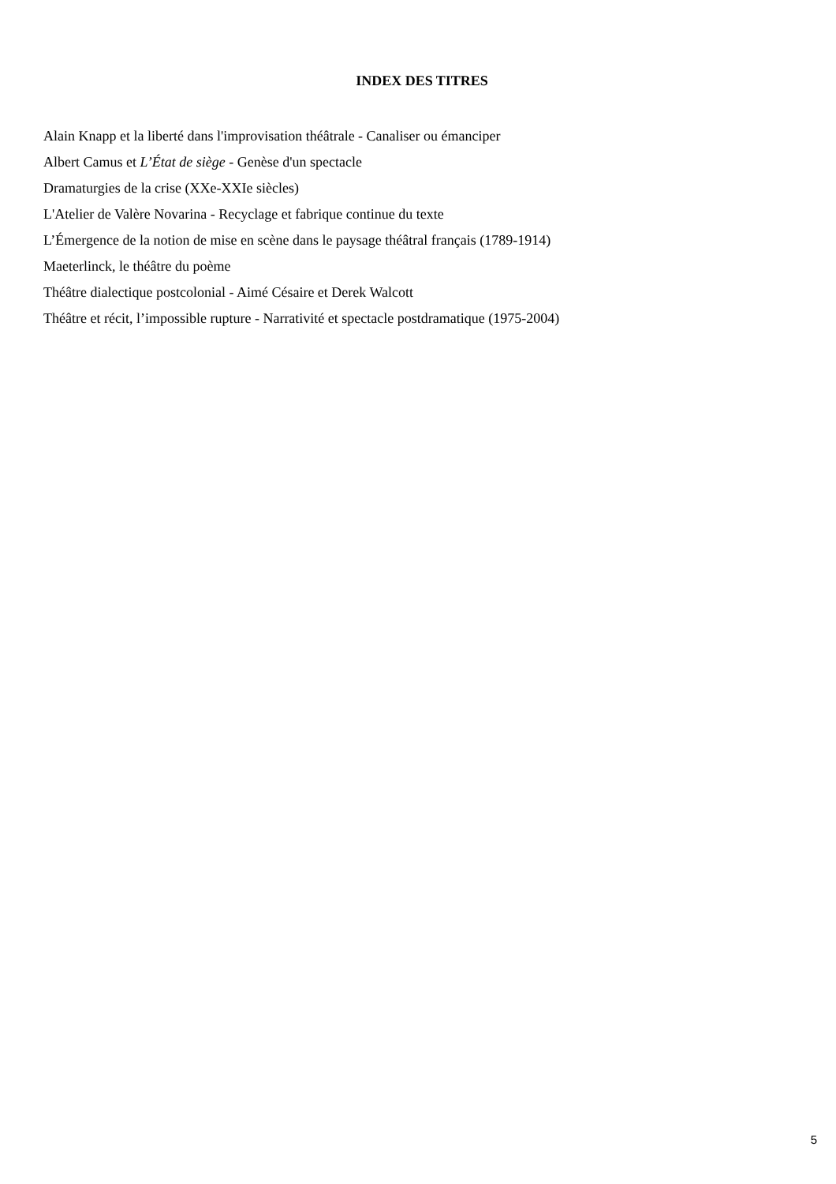INDEX DES TITRES
Alain Knapp et la liberté dans l'improvisation théâtrale - Canaliser ou émanciper
Albert Camus et L’État de siège - Genèse d'un spectacle
Dramaturgies de la crise (XXe-XXIe siècles)
L'Atelier de Valère Novarina - Recyclage et fabrique continue du texte
L’Émergence de la notion de mise en scène dans le paysage théâtral français (1789-1914)
Maeterlinck, le théâtre du poème
Théâtre dialectique postcolonial - Aimé Césaire et Derek Walcott
Théâtre et récit, l’impossible rupture - Narrativité et spectacle postdramatique (1975-2004)
5